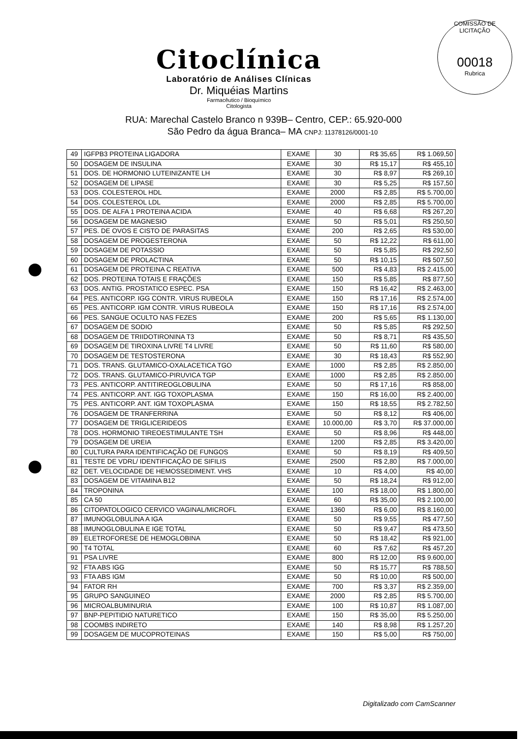COMISSÃO DE LICITAÇÃO
00018
Rubrica
Citoclínica
Laboratório de Análises Clínicas
Dr. Miquéias Martins
Farmacêutico / Bioquímico
Citologista
RUA: Marechal Castelo Branco n 939B– Centro, CEP.: 65.920-000
São Pedro da água Branca– MA CNPJ: 11378126/0001-10
| 49 | IGFPB3 PROTEINA LIGADORA | EXAME | 30 | R$ 35,65 | R$ 1.069,50 |
| 50 | DOSAGEM DE INSULINA | EXAME | 30 | R$ 15,17 | R$ 455,10 |
| 51 | DOS. DE HORMONIO LUTEINIZANTE LH | EXAME | 30 | R$ 8,97 | R$ 269,10 |
| 52 | DOSAGEM DE LIPASE | EXAME | 30 | R$ 5,25 | R$ 157,50 |
| 53 | DOS. COLESTEROL HDL | EXAME | 2000 | R$ 2,85 | R$ 5.700,00 |
| 54 | DOS. COLESTEROL LDL | EXAME | 2000 | R$ 2,85 | R$ 5.700,00 |
| 55 | DOS. DE ALFA 1 PROTEINA ACIDA | EXAME | 40 | R$ 6,68 | R$ 267,20 |
| 56 | DOSAGEM DE MAGNESIO | EXAME | 50 | R$ 5,01 | R$ 250,50 |
| 57 | PES. DE OVOS E CISTO DE PARASITAS | EXAME | 200 | R$ 2,65 | R$ 530,00 |
| 58 | DOSAGEM DE PROGESTERONA | EXAME | 50 | R$ 12,22 | R$ 611,00 |
| 59 | DOSAGEM DE POTASSIO | EXAME | 50 | R$ 5,85 | R$ 292,50 |
| 60 | DOSAGEM DE PROLACTINA | EXAME | 50 | R$ 10,15 | R$ 507,50 |
| 61 | DOSAGEM DE PROTEINA C REATIVA | EXAME | 500 | R$ 4,83 | R$ 2.415,00 |
| 62 | DOS. PROTEINA TOTAIS E FRAÇÕES | EXAME | 150 | R$ 5,85 | R$ 877,50 |
| 63 | DOS. ANTIG. PROSTATICO ESPEC. PSA | EXAME | 150 | R$ 16,42 | R$ 2.463,00 |
| 64 | PES. ANTICORP. IGG CONTR. VIRUS RUBEOLA | EXAME | 150 | R$ 17,16 | R$ 2.574,00 |
| 65 | PES. ANTICORP. IGM CONTR. VIRUS RUBEOLA | EXAME | 150 | R$ 17,16 | R$ 2.574,00 |
| 66 | PES. SANGUE OCULTO NAS FEZES | EXAME | 200 | R$ 5,65 | R$ 1.130,00 |
| 67 | DOSAGEM DE SODIO | EXAME | 50 | R$ 5,85 | R$ 292,50 |
| 68 | DOSAGEM DE TRIIDOTIRONINA T3 | EXAME | 50 | R$ 8,71 | R$ 435,50 |
| 69 | DOSAGEM DE TIROXINA LIVRE T4 LIVRE | EXAME | 50 | R$ 11,60 | R$ 580,00 |
| 70 | DOSAGEM DE TESTOSTERONA | EXAME | 30 | R$ 18,43 | R$ 552,90 |
| 71 | DOS. TRANS. GLUTAMICO-OXALACETICA TGO | EXAME | 1000 | R$ 2,85 | R$ 2.850,00 |
| 72 | DOS. TRANS. GLUTAMICO-PIRUVICA TGP | EXAME | 1000 | R$ 2,85 | R$ 2.850,00 |
| 73 | PES. ANTICORP. ANTITIREOGLOBULINA | EXAME | 50 | R$ 17,16 | R$ 858,00 |
| 74 | PES. ANTICORP. ANT. IGG TOXOPLASMA | EXAME | 150 | R$ 16,00 | R$ 2.400,00 |
| 75 | PES. ANTICORP. ANT. IGM TOXOPLASMA | EXAME | 150 | R$ 18,55 | R$ 2.782,50 |
| 76 | DOSAGEM DE TRANFERRINA | EXAME | 50 | R$ 8,12 | R$ 406,00 |
| 77 | DOSAGEM DE TRIGLICERIDEOS | EXAME | 10.000,00 | R$ 3,70 | R$ 37.000,00 |
| 78 | DOS. HORMONIO TIREOESTIMULANTE TSH | EXAME | 50 | R$ 8,96 | R$ 448,00 |
| 79 | DOSAGEM DE UREIA | EXAME | 1200 | R$ 2,85 | R$ 3.420,00 |
| 80 | CULTURA PARA IDENTIFICAÇÃO DE FUNGOS | EXAME | 50 | R$ 8,19 | R$ 409,50 |
| 81 | TESTE DE VDRL/ IDENTIFICAÇÃO DE SIFILIS | EXAME | 2500 | R$ 2,80 | R$ 7.000,00 |
| 82 | DET. VELOCIDADE DE HEMOSSEDIMENT. VHS | EXAME | 10 | R$ 4,00 | R$ 40,00 |
| 83 | DOSAGEM DE VITAMINA B12 | EXAME | 50 | R$ 18,24 | R$ 912,00 |
| 84 | TROPONINA | EXAME | 100 | R$ 18,00 | R$ 1.800,00 |
| 85 | CA 50 | EXAME | 60 | R$ 35,00 | R$ 2.100,00 |
| 86 | CITOPATOLOGICO CERVICO VAGINAL/MICROFL | EXAME | 1360 | R$ 6,00 | R$ 8.160,00 |
| 87 | IMUNOGLOBULINA A IGA | EXAME | 50 | R$ 9,55 | R$ 477,50 |
| 88 | IMUNOGLOBULINA E IGE TOTAL | EXAME | 50 | R$ 9,47 | R$ 473,50 |
| 89 | ELETROFORESE DE HEMOGLOBINA | EXAME | 50 | R$ 18,42 | R$ 921,00 |
| 90 | T4 TOTAL | EXAME | 60 | R$ 7,62 | R$ 457,20 |
| 91 | PSA LIVRE | EXAME | 800 | R$ 12,00 | R$ 9.600,00 |
| 92 | FTA ABS IGG | EXAME | 50 | R$ 15,77 | R$ 788,50 |
| 93 | FTA ABS IGM | EXAME | 50 | R$ 10,00 | R$ 500,00 |
| 94 | FATOR RH | EXAME | 700 | R$ 3,37 | R$ 2.359,00 |
| 95 | GRUPO SANGUINEO | EXAME | 2000 | R$ 2,85 | R$ 5.700,00 |
| 96 | MICROALBUMINURIA | EXAME | 100 | R$ 10,87 | R$ 1.087,00 |
| 97 | BNP-PEPITIDIO NATURETICO | EXAME | 150 | R$ 35,00 | R$ 5.250,00 |
| 98 | COOMBS INDIRETO | EXAME | 140 | R$ 8,98 | R$ 1.257,20 |
| 99 | DOSAGEM DE MUCOPROTEINAS | EXAME | 150 | R$ 5,00 | R$ 750,00 |
Digitalizado com CamScanner